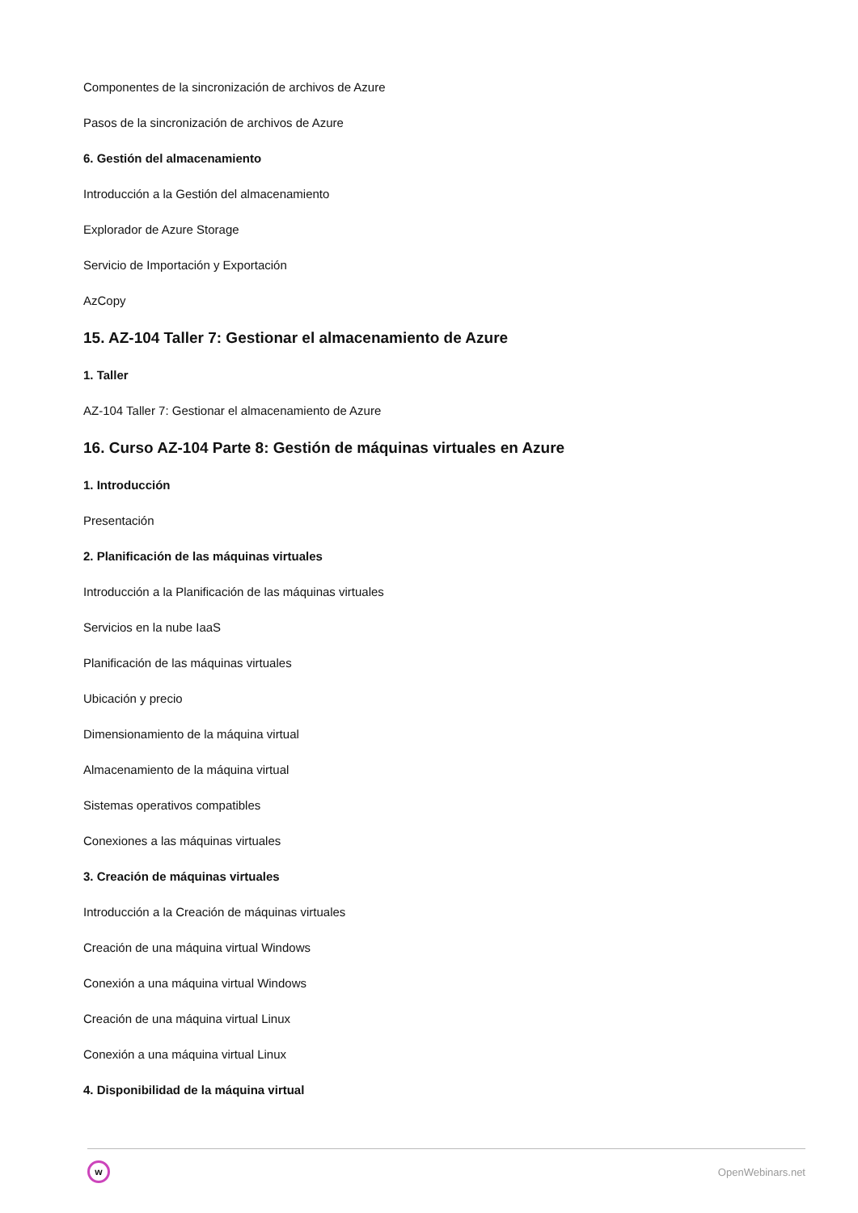Componentes de la sincronización de archivos de Azure
Pasos de la sincronización de archivos de Azure
6. Gestión del almacenamiento
Introducción a la Gestión del almacenamiento
Explorador de Azure Storage
Servicio de Importación y Exportación
AzCopy
15. AZ-104 Taller 7: Gestionar el almacenamiento de Azure
1. Taller
AZ-104 Taller 7: Gestionar el almacenamiento de Azure
16. Curso AZ-104 Parte 8: Gestión de máquinas virtuales en Azure
1. Introducción
Presentación
2. Planificación de las máquinas virtuales
Introducción a la Planificación de las máquinas virtuales
Servicios en la nube IaaS
Planificación de las máquinas virtuales
Ubicación y precio
Dimensionamiento de la máquina virtual
Almacenamiento de la máquina virtual
Sistemas operativos compatibles
Conexiones a las máquinas virtuales
3. Creación de máquinas virtuales
Introducción a la Creación de máquinas virtuales
Creación de una máquina virtual Windows
Conexión a una máquina virtual Windows
Creación de una máquina virtual Linux
Conexión a una máquina virtual Linux
4. Disponibilidad de la máquina virtual
w
OpenWebinars.net